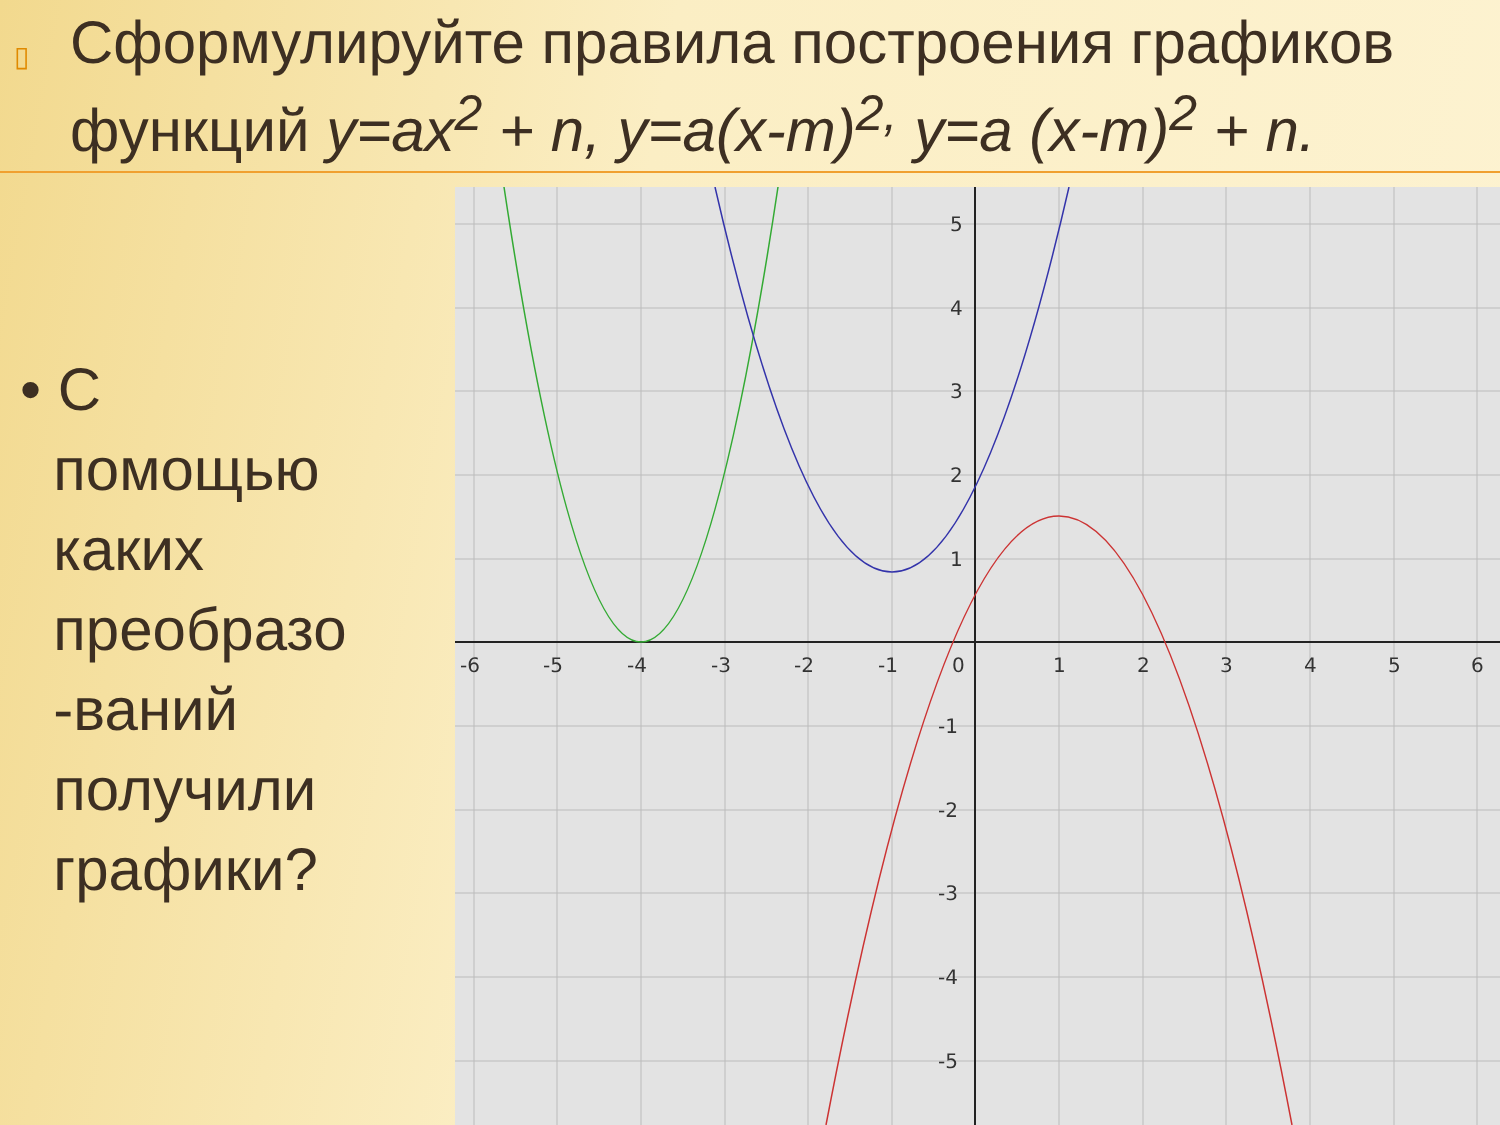▯ Сформулируйте правила построения графиков функций y=ax<sup>2</sup> + n, y=a(x-m)<sup>2,</sup> y=a (x-m)<sup>2</sup> + n.
• С
помощью
каких
преобразо
-ваний
получили
графики?
-6
-5
-4
-3
-2
-1
0
1
2
3
4
5
6
5
4
3
2
1
-1
-2
-3
-4
-5